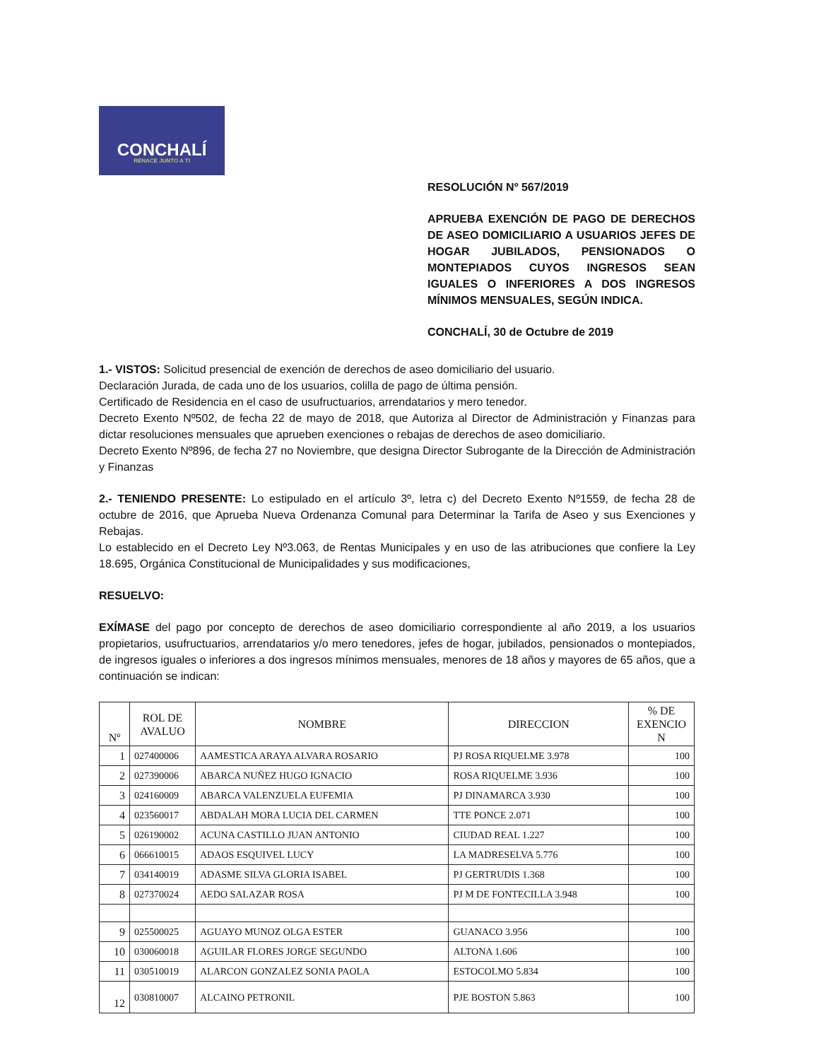CONCHALÍ
RENACE JUNTO A TI
RESOLUCIÓN Nº 567/2019
APRUEBA EXENCIÓN DE PAGO DE DERECHOS DE ASEO DOMICILIARIO A USUARIOS JEFES DE HOGAR JUBILADOS, PENSIONADOS O MONTEPIADOS CUYOS INGRESOS SEAN IGUALES O INFERIORES A DOS INGRESOS MÍNIMOS MENSUALES, SEGÚN INDICA.
CONCHALÍ, 30 de Octubre de 2019
1.- VISTOS: Solicitud presencial de exención de derechos de aseo domiciliario del usuario.
Declaración Jurada, de cada uno de los usuarios, colilla de pago de última pensión.
Certificado de Residencia en el caso de usufructuarios, arrendatarios y mero tenedor.
Decreto Exento Nº502, de fecha 22 de mayo de 2018, que Autoriza al Director de Administración y Finanzas para dictar resoluciones mensuales que aprueben exenciones o rebajas de derechos de aseo domiciliario.
Decreto Exento Nº896, de fecha 27 no Noviembre, que designa Director Subrogante de la Dirección de Administración y Finanzas
2.- TENIENDO PRESENTE: Lo estipulado en el artículo 3º, letra c) del Decreto Exento Nº1559, de fecha 28 de octubre de 2016, que Aprueba Nueva Ordenanza Comunal para Determinar la Tarifa de Aseo y sus Exenciones y Rebajas.
Lo establecido en el Decreto Ley Nº3.063, de Rentas Municipales y en uso de las atribuciones que confiere la Ley 18.695, Orgánica Constitucional de Municipalidades y sus modificaciones,
RESUELVO:
EXÍMASE del pago por concepto de derechos de aseo domiciliario correspondiente al año 2019, a los usuarios propietarios, usufructuarios, arrendatarios y/o mero tenedores, jefes de hogar, jubilados, pensionados o montepiados, de ingresos iguales o inferiores a dos ingresos mínimos mensuales, menores de 18 años y mayores de 65 años, que a continuación se indican:
| Nº | ROL DE AVALUO | NOMBRE | DIRECCION | % DE EXENCIO N |
| --- | --- | --- | --- | --- |
| 1 | 027400006 | AAMESTICA ARAYA ALVARA ROSARIO | PJ ROSA RIQUELME 3.978 | 100 |
| 2 | 027390006 | ABARCA NUÑEZ HUGO IGNACIO | ROSA RIQUELME 3.936 | 100 |
| 3 | 024160009 | ABARCA VALENZUELA EUFEMIA | PJ DINAMARCA 3.930 | 100 |
| 4 | 023560017 | ABDALAH MORA LUCIA DEL CARMEN | TTE PONCE 2.071 | 100 |
| 5 | 026190002 | ACUNA CASTILLO JUAN ANTONIO | CIUDAD REAL 1.227 | 100 |
| 6 | 066610015 | ADAOS ESQUIVEL LUCY | LA MADRESELVA 5.776 | 100 |
| 7 | 034140019 | ADASME SILVA GLORIA ISABEL | PJ GERTRUDIS 1.368 | 100 |
| 8 | 027370024 | AEDO SALAZAR ROSA | PJ M DE FONTECILLA 3.948 | 100 |
| 9 | 025500025 | AGUAYO MUNOZ OLGA ESTER | GUANACO 3.956 | 100 |
| 10 | 030060018 | AGUILAR FLORES JORGE SEGUNDO | ALTONA 1.606 | 100 |
| 11 | 030510019 | ALARCON GONZALEZ SONIA PAOLA | ESTOCOLMO 5.834 | 100 |
| 12 | 030810007 | ALCAINO PETRONIL | PJE BOSTON 5.863 | 100 |